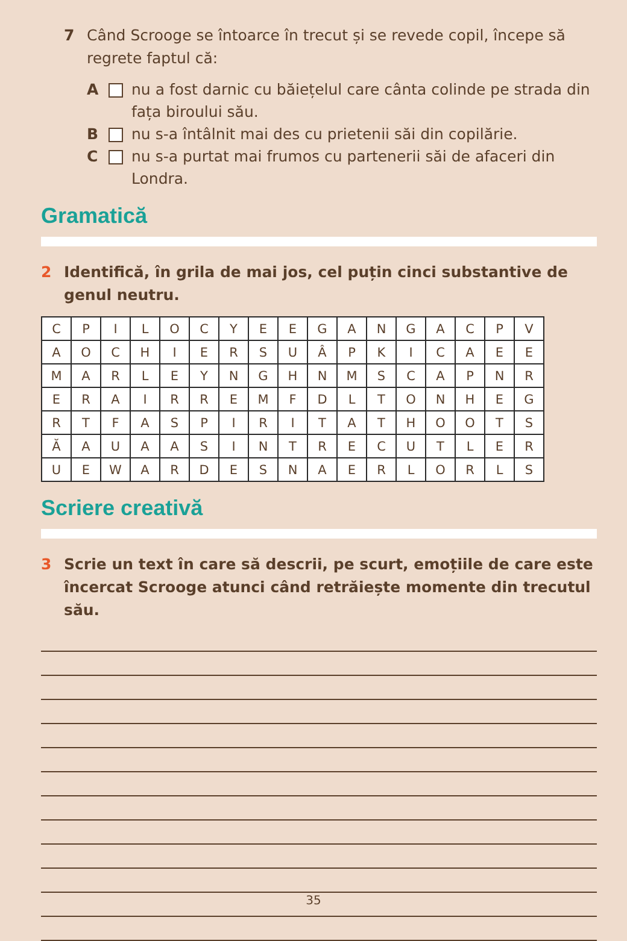7 Când Scrooge se întoarce în trecut și se revede copil, începe să regrete faptul că:
A nu a fost darnic cu băiețelul care cânta colinde pe strada din fața biroului său.
B nu s-a întâlnit mai des cu prietenii săi din copilărie.
C nu s-a purtat mai frumos cu partenerii săi de afaceri din Londra.
Gramatică
2 Identifică, în grila de mai jos, cel puțin cinci substantive de genul neutru.
| C | P | I | L | O | C | Y | E | E | G | A | N | G | A | C | P | V |
| A | O | C | H | I | E | R | S | U | Â | P | K | I | C | A | E | E |
| M | A | R | L | E | Y | N | G | H | N | M | S | C | A | P | N | R |
| E | R | A | I | R | R | E | M | F | D | L | T | O | N | H | E | G |
| R | T | F | A | S | P | I | R | I | T | A | T | H | O | O | T | S |
| Ă | A | U | A | A | S | I | N | T | R | E | C | U | T | L | E | R |
| U | E | W | A | R | D | E | S | N | A | E | R | L | O | R | L | S |
Scriere creativă
3 Scrie un text în care să descrii, pe scurt, emoțiile de care este încercat Scrooge atunci când retrăiește momente din trecutul său.
35